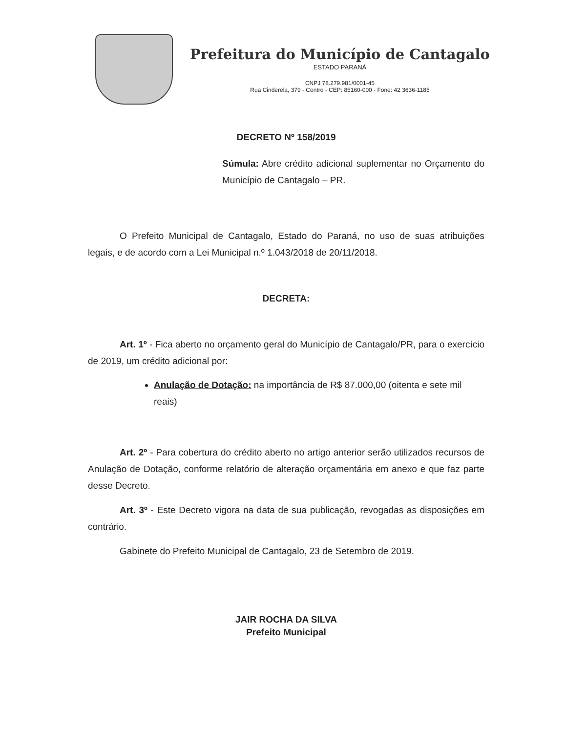Prefeitura do Município de Cantagalo
ESTADO PARANÁ
CNPJ 78.279.981/0001-45
Rua Cinderela, 379 - Centro - CEP: 85160-000 - Fone: 42 3636-1185
DECRETO Nº 158/2019
Súmula: Abre crédito adicional suplementar no Orçamento do Município de Cantagalo – PR.
O Prefeito Municipal de Cantagalo, Estado do Paraná, no uso de suas atribuições legais, e de acordo com a Lei Municipal n.º 1.043/2018 de 20/11/2018.
DECRETA:
Art. 1º - Fica aberto no orçamento geral do Município de Cantagalo/PR, para o exercício de 2019, um crédito adicional por:
Anulação de Dotação: na importância de R$ 87.000,00 (oitenta e sete mil reais)
Art. 2º - Para cobertura do crédito aberto no artigo anterior serão utilizados recursos de Anulação de Dotação, conforme relatório de alteração orçamentária em anexo e que faz parte desse Decreto.
Art. 3º - Este Decreto vigora na data de sua publicação, revogadas as disposições em contrário.
Gabinete do Prefeito Municipal de Cantagalo, 23 de Setembro de 2019.
JAIR ROCHA DA SILVA
Prefeito Municipal